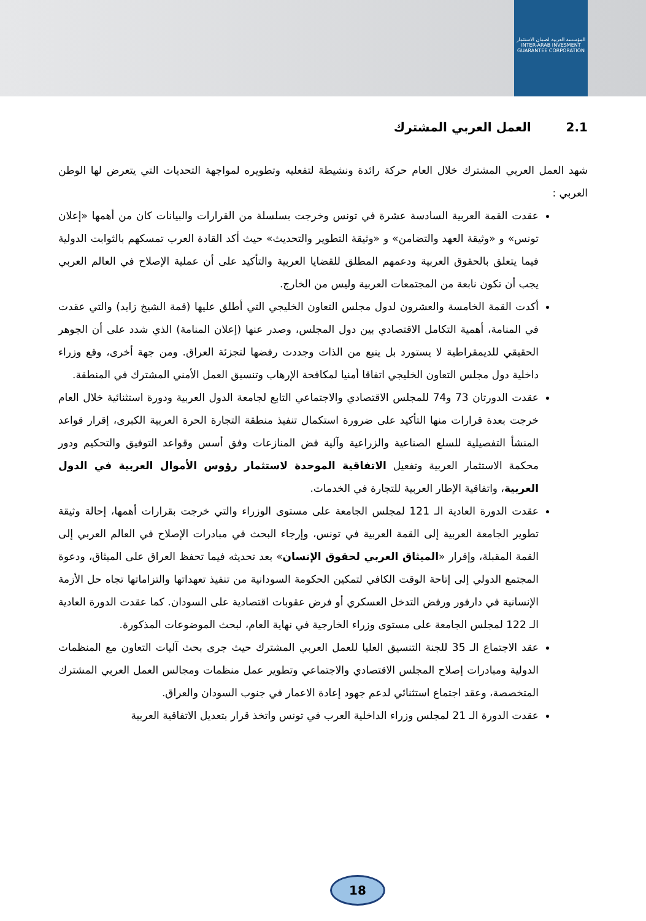المؤسسة العربية لضمان الاستثمار
INTER-ARAB INVESMENT GUARANTEE CORPORATION
2.1 العمل العربي المشترك
شهد العمل العربي المشترك خلال العام حركة رائدة ونشيطة لتفعليه وتطويره لمواجهة التحديات التي يتعرض لها الوطن العربي :
عقدت القمة العربية السادسة عشرة في تونس وخرجت بسلسلة من القرارات والبيانات كان من أهمها «إعلان تونس» و «وثيقة العهد والتضامن» و «وثيقة التطوير والتحديث» حيث أكد القادة العرب تمسكهم بالثوابت الدولية فيما يتعلق بالحقوق العربية ودعمهم المطلق للقضايا العربية والتأكيد على أن عملية الإصلاح في العالم العربي يجب أن تكون نابعة من المجتمعات العربية وليس من الخارج.
أكدت القمة الخامسة والعشرون لدول مجلس التعاون الخليجي التي أطلق عليها (قمة الشيخ زايد) والتي عقدت في المنامة، أهمية التكامل الاقتصادي بين دول المجلس، وصدر عنها (إعلان المنامة) الذي شدد على أن الجوهر الحقيقي للديمقراطية لا يستورد بل ينبع من الذات وجددت رفضها لتجزئة العراق. ومن جهة أخرى، وقع وزراء داخلية دول مجلس التعاون الخليجي اتفاقا أمنيا لمكافحة الإرهاب وتنسيق العمل الأمني المشترك في المنطقة.
عقدت الدورتان 73 و74 للمجلس الاقتصادي والاجتماعي التابع لجامعة الدول العربية ودورة استثنائية خلال العام خرجت بعدة قرارات منها التأكيد على ضرورة استكمال تنفيذ منطقة التجارة الحرة العربية الكبرى، إقرار قواعد المنشأ التفصيلية للسلع الصناعية والزراعية وآلية فض المنازعات وفق أسس وقواعد التوفيق والتحكيم ودور محكمة الاستثمار العربية وتفعيل الاتفاقية الموحدة لاستثمار رؤوس الأموال العربية في الدول العربية، واتفاقية الإطار العربية للتجارة في الخدمات.
عقدت الدورة العادية الـ 121 لمجلس الجامعة على مستوى الوزراء والتي خرجت بقرارات أهمها، إحالة وثيقة تطوير الجامعة العربية إلى القمة العربية في تونس، وإرجاء البحث في مبادرات الإصلاح في العالم العربي إلى القمة المقبلة، وإقرار «الميثاق العربي لحقوق الإنسان» بعد تحديثه فيما تحفظ العراق على الميثاق، ودعوة المجتمع الدولي إلى إتاحة الوقت الكافي لتمكين الحكومة السودانية من تنفيذ تعهداتها والتزاماتها تجاه حل الأزمة الإنسانية في دارفور ورفض التدخل العسكري أو فرض عقوبات اقتصادية على السودان. كما عقدت الدورة العادية الـ 122 لمجلس الجامعة على مستوى وزراء الخارجية في نهاية العام، لبحث الموضوعات المذكورة.
عقد الاجتماع الـ 35 للجنة التنسيق العليا للعمل العربي المشترك حيث جرى بحث آليات التعاون مع المنظمات الدولية ومبادرات إصلاح المجلس الاقتصادي والاجتماعي وتطوير عمل منظمات ومجالس العمل العربي المشترك المتخصصة، وعقد اجتماع استثنائي لدعم جهود إعادة الاعمار في جنوب السودان والعراق.
عقدت الدورة الـ 21 لمجلس وزراء الداخلية العرب في تونس واتخذ قرار بتعديل الاتفاقية العربية
18